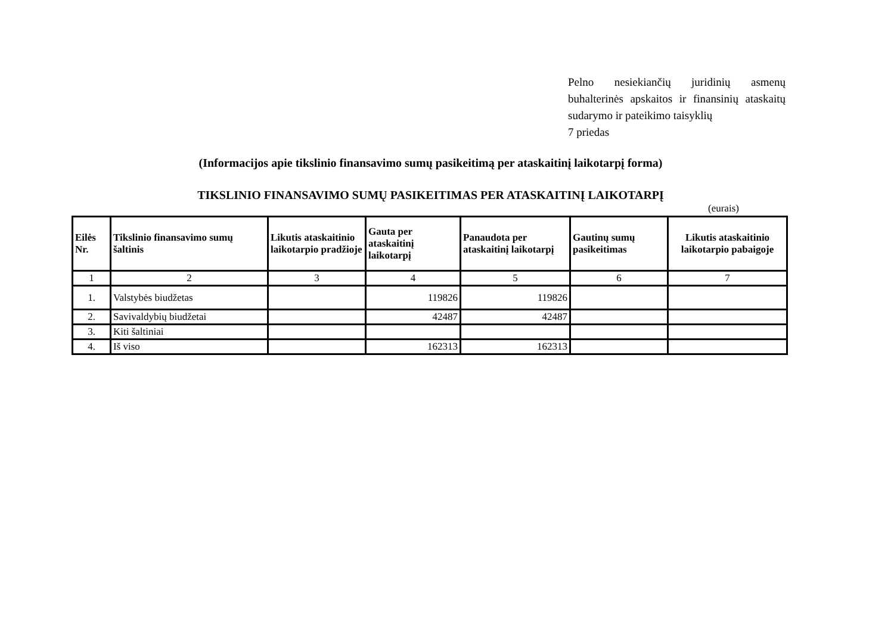Pelno nesiekiančių juridinių asmenų buhalterinės apskaitos ir finansinių ataskaitų sudarymo ir pateikimo taisyklių
7 priedas
(Informacijos apie tikslinio finansavimo sumų pasikeitimą per ataskaitinį laikotarpį forma)
TIKSLINIO FINANSAVIMO SUMŲ PASIKEITIMAS PER ATASKAITINĮ LAIKOTARPĮ
(eurais)
| Eilės Nr. | Tikslinio finansavimo sumų šaltinis | Likutis ataskaitinio laikotarpio pradžioje | Gauta per ataskaitinį laikotarpį | Panaudota per ataskaitinį laikotarpį | Gautinų sumų pasikeitimas | Likutis ataskaitinio laikotarpio pabaigoje |
| --- | --- | --- | --- | --- | --- | --- |
| 1 | 2 | 3 | 4 | 5 | 6 | 7 |
| 1. | Valstybės biudžetas | | 119826 | 119826 | | |
| 2. | Savivaldybių biudžetai | | 42487 | 42487 | | |
| 3. | Kiti šaltiniai | | | | | |
| 4. | Iš viso | | 162313 | 162313 | | |